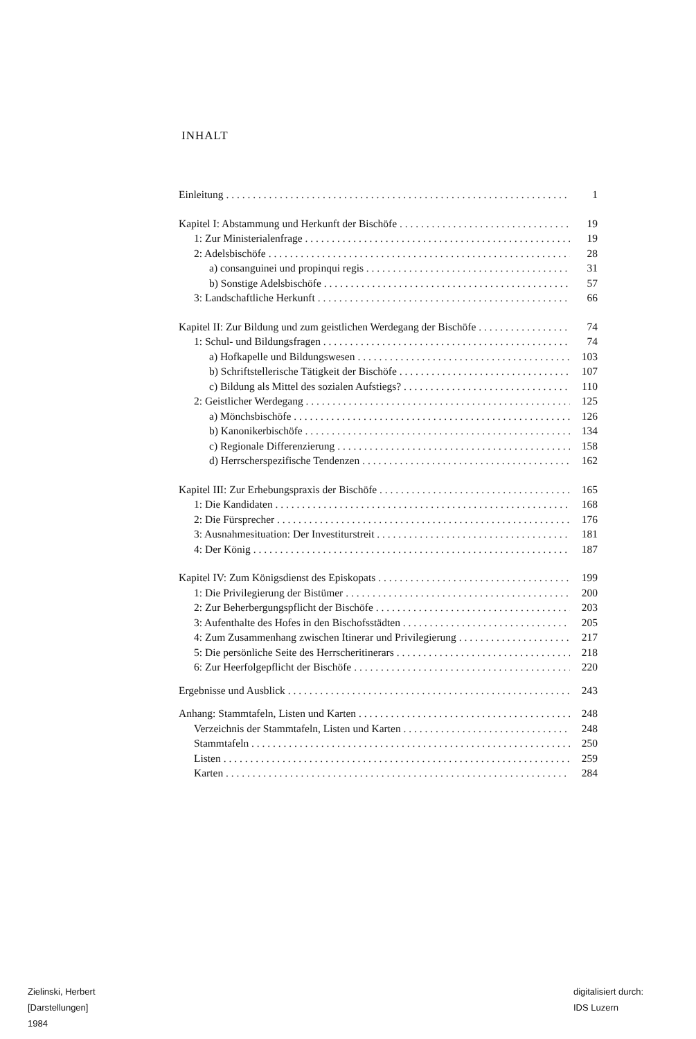INHALT
Einleitung 1
Kapitel I: Abstammung und Herkunft der Bischöfe 19
1: Zur Ministerialenfrage 19
2: Adelsbischöfe 28
a) consanguinei und propinqui regis 31
b) Sonstige Adelsbischöfe 57
3: Landschaftliche Herkunft 66
Kapitel II: Zur Bildung und zum geistlichen Werdegang der Bischöfe 74
1: Schul- und Bildungsfragen 74
a) Hofkapelle und Bildungswesen 103
b) Schriftstellerische Tätigkeit der Bischöfe 107
c) Bildung als Mittel des sozialen Aufstiegs? 110
2: Geistlicher Werdegang 125
a) Mönchsbischöfe 126
b) Kanonikerbischöfe 134
c) Regionale Differenzierung 158
d) Herrscherspezifische Tendenzen 162
Kapitel III: Zur Erhebungspraxis der Bischöfe 165
1: Die Kandidaten 168
2: Die Fürsprecher 176
3: Ausnahmesituation: Der Investiturstreit 181
4: Der König 187
Kapitel IV: Zum Königsdienst des Episkopats 199
1: Die Privilegierung der Bistümer 200
2: Zur Beherbergungspflicht der Bischöfe 203
3: Aufenthalte des Hofes in den Bischofsstädten 205
4: Zum Zusammenhang zwischen Itinerar und Privilegierung 217
5: Die persönliche Seite des Herrscheritinerars 218
6: Zur Heerfolgepflicht der Bischöfe 220
Ergebnisse und Ausblick 243
Anhang: Stammtafeln, Listen und Karten 248
Verzeichnis der Stammtafeln, Listen und Karten 248
Stammtafeln 250
Listen 259
Karten 284
Zielinski, Herbert
[Darstellungen]
1984
digitalisiert durch:
IDS Luzern